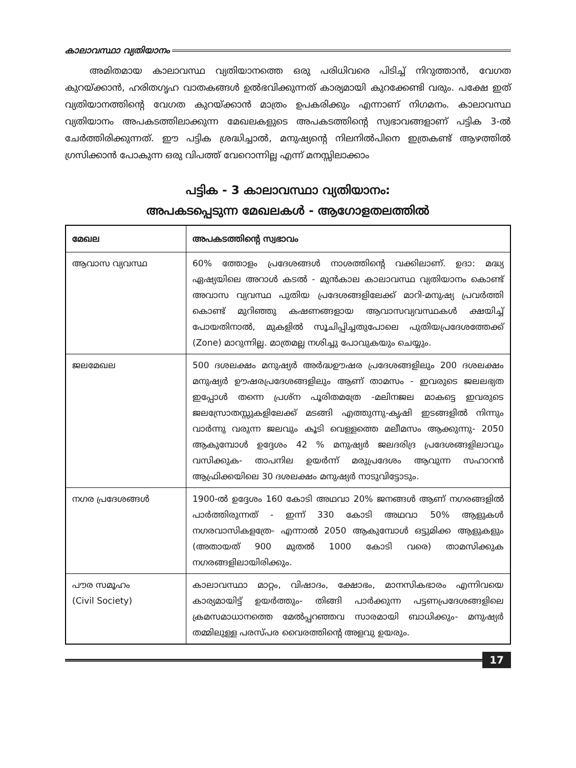കാലാവസ്ഥാ വ്യതിയാനം
അമിതമായ കാലാവസ്ഥ വ്യതിയാനത്തെ ഒരു പരിധിവരെ പിടിച്ച് നിറുത്താൻ, വേഗത കുറയ്ക്കാൻ, ഹരിതഗൃഹ വാതകങ്ങൾ ഉൽഭവിക്കുന്നത് കാര്യമായി കുറക്കേണ്ടി വരും. പക്ഷേ ഇത് വ്യതിയാനത്തിന്റെ വേഗത കുറയ്ക്കാൻ മാത്രം ഉപകരിക്കും എന്നാണ് നിഗമനം. കാലാവസ്ഥ വ്യതിയാനം അപകടത്തിലാക്കുന്ന മേഖലകളുടെ അപകടത്തിന്റെ സ്വഭാവങ്ങളാണ് പട്ടിക 3-ൽ ചേർത്തിരിക്കുന്നത്. ഈ പട്ടിക ശ്രദ്ധിച്ചാൽ, മനുഷ്യന്റെ നിലനിൽപിനെ ഇത്രകണ്ട് ആഴത്തിൽ ഗ്രസിക്കാൻ പോകുന്ന ഒരു വിപത്ത് വേറൊന്നില്ല എന്ന് മനസ്സിലാക്കാം
പട്ടിക - 3 കാലാവസ്ഥാ വ്യതിയാനം:
അപകടപ്പെടുന്ന മേഖലകൾ - ആഗോളതലത്തിൽ
| മേഖല | അപകടത്തിന്റെ സ്വഭാവം |
| --- | --- |
| ആവാസ വ്യവസ്ഥ | 60% ത്തോളം പ്രദേശങ്ങൾ നാശത്തിന്റെ വക്കിലാണ്. ഉദാ: മദ്ധ്യ ഏഷ്യയിലെ അറാൾ കടൽ - മുൻകാല കാലാവസ്ഥ വ്യതിയാനം കൊണ്ട് അവാസ വ്യവസ്ഥ പുതിയ പ്രദേശങ്ങളിലേക്ക് മാറി-മനുഷ്യ പ്രവർത്തി കൊണ്ട് മുറിഞ്ഞു കഷണങ്ങളായ ആവാസവ്യവസ്ഥകൾ ക്ഷയിച്ച് പോയതിനാൽ, മുകളിൽ സൂചിപ്പിച്ചതുപോലെ പുതിയപ്രദേശത്തേക്ക് (Zone) മാറുന്നില്ല. മാത്രമല്ല നശിച്ചു പോവുകയും ചെയ്യും. |
| ജലമേഖല | 500 ദശലക്ഷം മനുഷ്യർ അർദ്ധഊഷര പ്രദേശങ്ങളിലും 200 ദശലക്ഷം മനുഷ്യർ ഊഷരപ്രദേശങ്ങളിലും ആണ് താമസം - ഇവരുടെ ജലലഭ്യത ഇപ്പോൾ തന്നെ പ്രശ്ന പൂരിതമത്രേ -മലിനജല മാകട്ടെ ഇവരുടെ ജലസ്രോതസ്സുകളിലേക്ക് മടങ്ങി എത്തുന്നു-കൃഷി ഇടങ്ങളിൽ നിന്നും വാർന്നു വരുന്ന ജലവും കൂടി വെള്ളത്തെ മലീമസം ആക്കുന്നു- 2050 ആകുമ്പോൾ ഉദ്ദേശം 42 % മനുഷ്യർ ജലദരിദ്ര പ്രദേശങ്ങളിലാവും വസിക്കുക- താപനില ഉയർന്ന് മരുപ്രദേശം ആവുന്ന സഹാറൻ ആഫ്രിക്കയിലെ 30 ദശലക്ഷം മനുഷ്യർ നാടുവിട്ടോടും. |
| നഗര പ്രദേശങ്ങൾ | 1900-ൽ ഉദ്ദേശം 160 കോടി അഥവാ 20% ജനങ്ങൾ ആണ് നഗരങ്ങളിൽ പാർത്തിരുന്നത് - ഇന്ന് 330 കോടി അഥവാ 50% ആളുകൾ നഗരവാസികളത്രേ- എന്നാൽ 2050 ആകുമ്പോൾ ഒട്ടുമിക്ക ആളുകളും (അതായത് 900 മുതൽ 1000 കോടി വരെ) താമസിക്കുക നഗരങ്ങളിലായിരിക്കും. |
| പൗര സമൂഹം (Civil Society) | കാലാവസ്ഥാ മാറ്റം, വിഷാദം, ക്ഷോഭം, മാനസികഭാരം എന്നിവയെ കാര്യമായിട്ട് ഉയർത്തും- തിങ്ങി പാർക്കുന്ന പട്ടണപ്രദേശങ്ങളിലെ ക്രമസമാധാനത്തെ മേൽപ്പറഞ്ഞവ സാരമായി ബാധിക്കും- മനുഷ്യർ തമ്മിലുള്ള പരസ്പര വൈരത്തിന്റെ അളവു ഉയരും. |
17